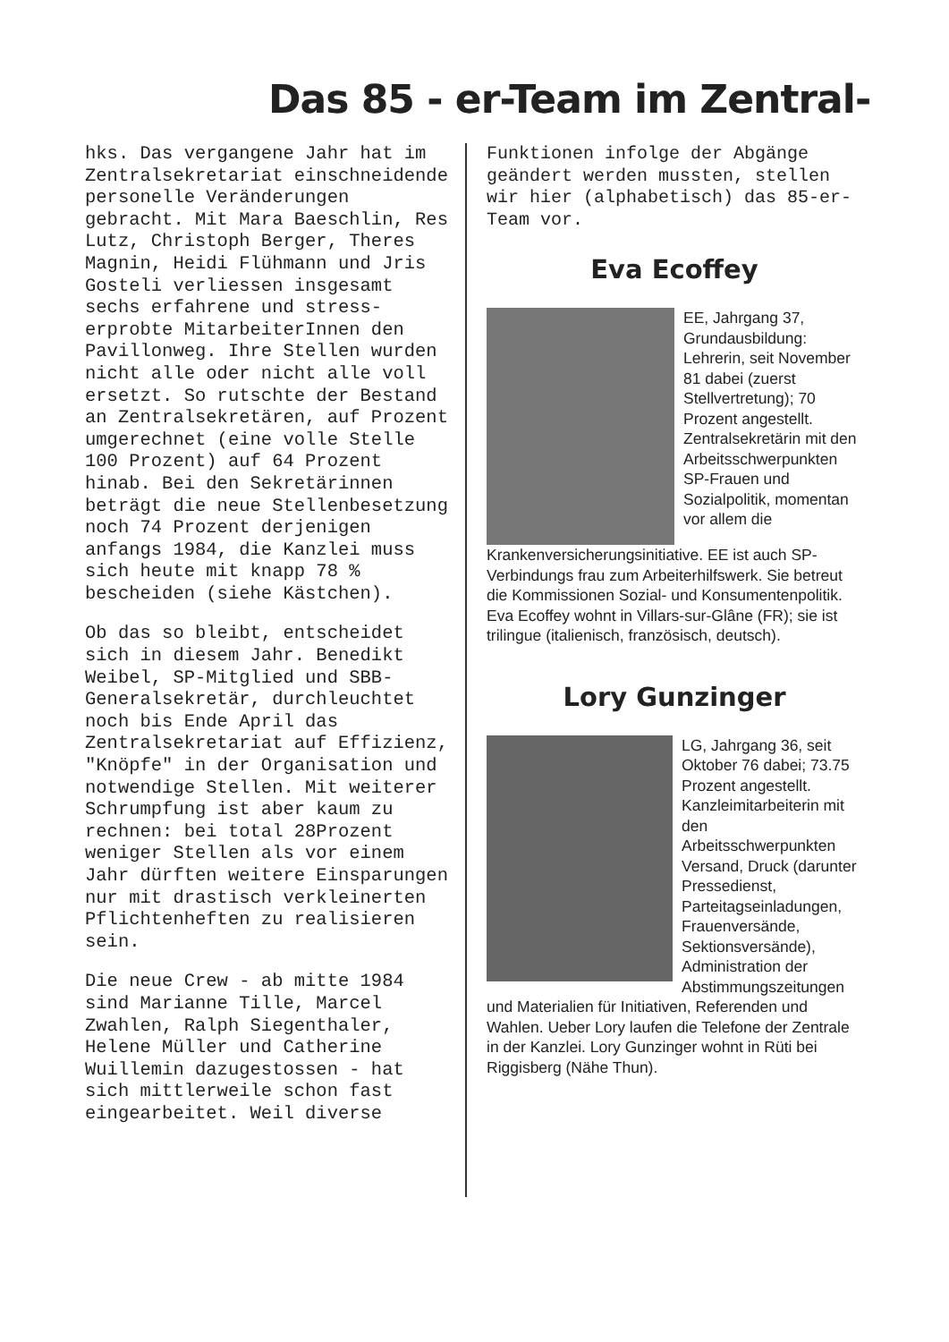Das 85 - er-Team im Zentral-
hks. Das vergangene Jahr hat im Zentralsekretariat einschneidende personelle Veränderungen gebracht. Mit Mara Baeschlin, Res Lutz, Christoph Berger, Theres Magnin, Heidi Flühmann und Jris Gosteli verliessen insgesamt sechs erfahrene und stress-erprobte MitarbeiterInnen den Pavillonweg. Ihre Stellen wurden nicht alle oder nicht alle voll ersetzt. So rutschte der Bestand an Zentralsekretären, auf Prozent umgerechnet (eine volle Stelle 100 Prozent) auf 64 Prozent hinab. Bei den Sekretärinnen beträgt die neue Stellenbesetzung noch 74 Prozent derjenigen anfangs 1984, die Kanzlei muss sich heute mit knapp 78 % bescheiden (siehe Kästchen).
Ob das so bleibt, entscheidet sich in diesem Jahr. Benedikt Weibel, SP-Mitglied und SBB-Generalsekretär, durchleuchtet noch bis Ende April das Zentralsekretariat auf Effizienz, "Knöpfe" in der Organisation und notwendige Stellen. Mit weiterer Schrumpfung ist aber kaum zu rechnen: bei total 28Prozent weniger Stellen als vor einem Jahr dürften weitere Einsparungen nur mit drastisch verkleinerten Pflichtenheften zu realisieren sein.
Die neue Crew - ab mitte 1984 sind Marianne Tille, Marcel Zwahlen, Ralph Siegenthaler, Helene Müller und Catherine Wuillemin dazugestossen - hat sich mittlerweile schon fast eingearbeitet. Weil diverse
Funktionen infolge der Abgänge geändert werden mussten, stellen wir hier (alphabetisch) das 85-er-Team vor.
Eva Ecoffey
EE, Jahrgang 37, Grundausbildung: Lehrerin, seit November 81 dabei (zuerst Stellvertretung); 70 Prozent angestellt. Zentralsekretärin mit den Arbeitsschwerpunkten SP-Frauen und Sozialpolitik, momentan vor allem die Krankenversicherungsinitiative. EE ist auch SP-Verbindungs frau zum Arbeiterhilfswerk. Sie betreut die Kommissionen Sozial- und Konsumentenpolitik. Eva Ecoffey wohnt in Villars-sur-Glâne (FR); sie ist trilingue (italienisch, französisch, deutsch).
Lory Gunzinger
LG, Jahrgang 36, seit Oktober 76 dabei; 73.75 Prozent angestellt. Kanzleimitarbeiterin mit den Arbeitsschwerpunkten Versand, Druck (darunter Pressedienst, Parteitagseinladungen, Frauenversände, Sektionsversände), Administration der Abstimmungszeitungen und Materialien für Initiativen, Referenden und Wahlen. Ueber Lory laufen die Telefone der Zentrale in der Kanzlei. Lory Gunzinger wohnt in Rüti bei Riggisberg (Nähe Thun).